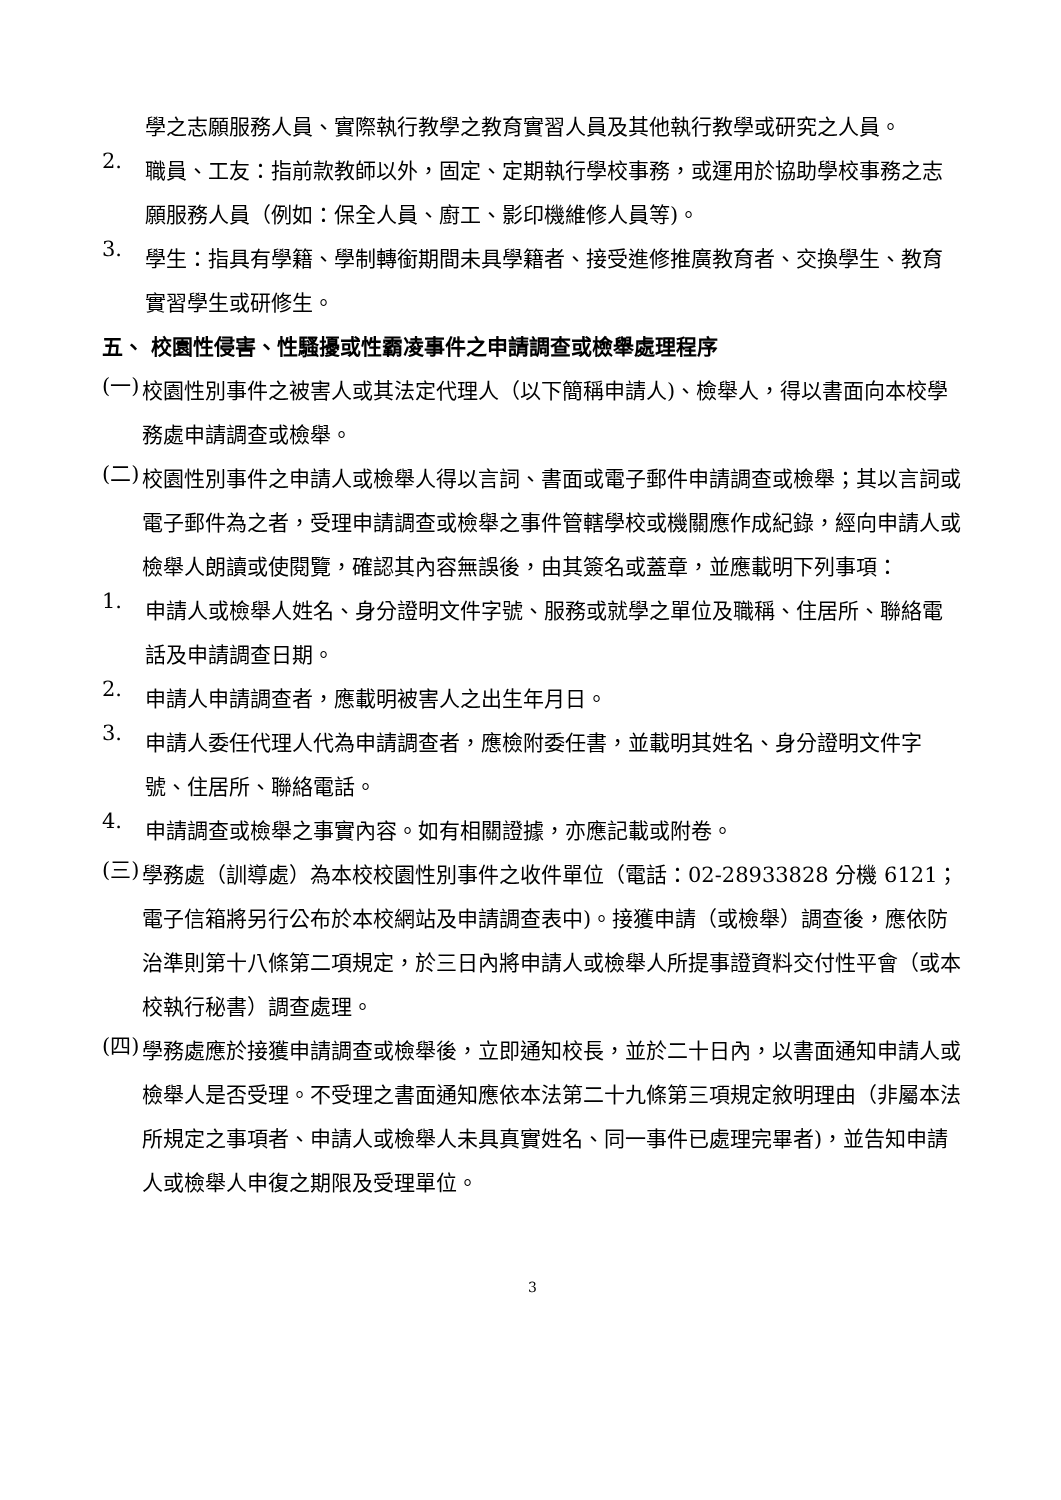學之志願服務人員、實際執行教學之教育實習人員及其他執行教學或研究之人員。
2.
職員、工友：指前款教師以外，固定、定期執行學校事務，或運用於協助學校事務之志願服務人員（例如：保全人員、廚工、影印機維修人員等)。
3.
學生：指具有學籍、學制轉銜期間未具學籍者、接受進修推廣教育者、交換學生、教育實習學生或研修生。
五、 校園性侵害、性騷擾或性霸凌事件之申請調查或檢舉處理程序
(一)
校園性別事件之被害人或其法定代理人（以下簡稱申請人)、檢舉人，得以書面向本校學務處申請調查或檢舉。
(二)
校園性別事件之申請人或檢舉人得以言詞、書面或電子郵件申請調查或檢舉；其以言詞或電子郵件為之者，受理申請調查或檢舉之事件管轄學校或機關應作成紀錄，經向申請人或檢舉人朗讀或使閱覽，確認其內容無誤後，由其簽名或蓋章，並應載明下列事項：
1.
申請人或檢舉人姓名、身分證明文件字號、服務或就學之單位及職稱、住居所、聯絡電話及申請調查日期。
2.
申請人申請調查者，應載明被害人之出生年月日。
3.
申請人委任代理人代為申請調查者，應檢附委任書，並載明其姓名、身分證明文件字號、住居所、聯絡電話。
4.
申請調查或檢舉之事實內容。如有相關證據，亦應記載或附卷。
(三)
學務處（訓導處）為本校校園性別事件之收件單位（電話：02-28933828 分機 6121；電子信箱將另行公布於本校網站及申請調查表中)。接獲申請（或檢舉）調查後，應依防治準則第十八條第二項規定，於三日內將申請人或檢舉人所提事證資料交付性平會（或本校執行秘書）調查處理。
(四)
學務處應於接獲申請調查或檢舉後，立即通知校長，並於二十日內，以書面通知申請人或檢舉人是否受理。不受理之書面通知應依本法第二十九條第三項規定敘明理由（非屬本法所規定之事項者、申請人或檢舉人未具真實姓名、同一事件已處理完畢者)，並告知申請人或檢舉人申復之期限及受理單位。
3